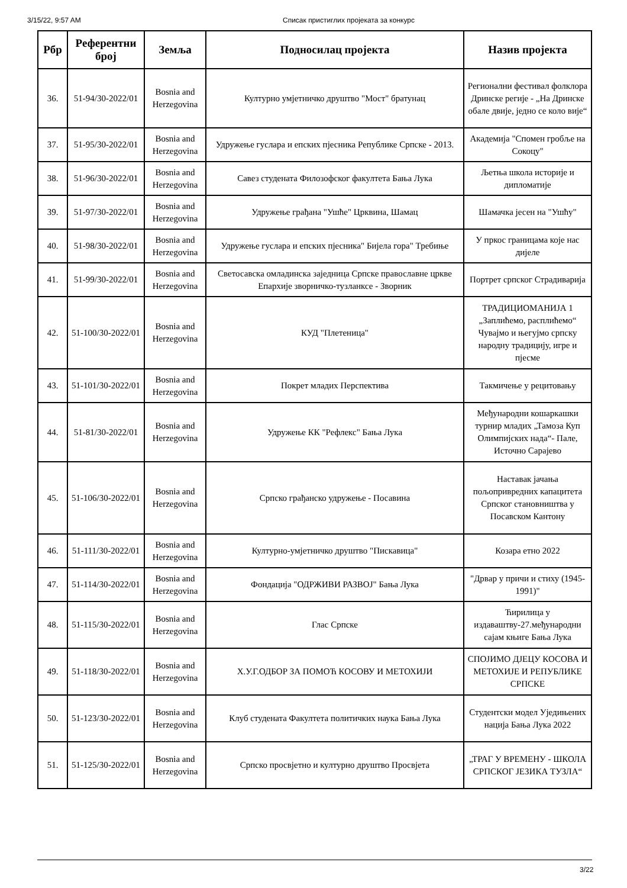3/15/22, 9:57 AM Списак пристиглих пројеката за конкурс
| Рбр | Референтни број | Земља | Подносилац пројекта | Назив пројекта |
| --- | --- | --- | --- | --- |
| 36. | 51-94/30-2022/01 | Bosnia and Herzegovina | Културно умјетничко друштво "Мост" братунац | Регионални фестивал фолклора Дринске регије - „На Дринске обале двије, једно се коло вије“ |
| 37. | 51-95/30-2022/01 | Bosnia and Herzegovina | Удружење гуслара и епских пјесника Републике Српске - 2013. | Академија "Спомен гробље на Сокоцу" |
| 38. | 51-96/30-2022/01 | Bosnia and Herzegovina | Савез студената Филозофског факултета Бања Лука | Љетња школа историје и дипломатије |
| 39. | 51-97/30-2022/01 | Bosnia and Herzegovina | Удружење грађана "Ушће" Црквина, Шамац | Шамачка јесен на "Ушћу" |
| 40. | 51-98/30-2022/01 | Bosnia and Herzegovina | Удружење гуслара и епских пјесника" Бијела гора" Требиње | У пркос границама које нас дијеле |
| 41. | 51-99/30-2022/01 | Bosnia and Herzegovina | Светосавска омладинска заједница Српске православне цркве Епархије зворничко-тузланксе - Зворник | Портрет српског Страдиварија |
| 42. | 51-100/30-2022/01 | Bosnia and Herzegovina | КУД "Плетеница" | ТРАДИЦИОМАНИЈА 1 „Заплићемо, расплићемо“ Чувајмо и његујмо српску народну традицију, игре и пјесме |
| 43. | 51-101/30-2022/01 | Bosnia and Herzegovina | Покрет младих Перспектива | Такмичење у рецитовању |
| 44. | 51-81/30-2022/01 | Bosnia and Herzegovina | Удружење КК "Рефлекс" Бања Лука | Међународни кошаркашки турнир младих „Тамоза Куп Олимпијских нада“- Пале, Источно Сарајево |
| 45. | 51-106/30-2022/01 | Bosnia and Herzegovina | Српско грађанско удружење - Посавина | Наставак јачања пољопривредних капацитета Српског становништва у Посавском Кантону |
| 46. | 51-111/30-2022/01 | Bosnia and Herzegovina | Културно-умјетничко друштво "Пискавица" | Козара етно 2022 |
| 47. | 51-114/30-2022/01 | Bosnia and Herzegovina | Фондација "ОДРЖИВИ РАЗВОЈ" Бања Лука | "Дрвар у причи и стиху (1945-1991)" |
| 48. | 51-115/30-2022/01 | Bosnia and Herzegovina | Глас Српске | Ћирилица у издаваштву-27.међународни сајам књиге Бања Лука |
| 49. | 51-118/30-2022/01 | Bosnia and Herzegovina | Х.У.Г.ОДБОР ЗА ПОМОЋ КОСОВУ И МЕТОХИЈИ | СПОЈИМО ДЈЕЦУ КОСОВА И МЕТОХИЈЕ И РЕПУБЛИКЕ СРПСКЕ |
| 50. | 51-123/30-2022/01 | Bosnia and Herzegovina | Клуб студената Факултета политичких наука Бања Лука | Студентски модел Уједињених нација Бања Лука 2022 |
| 51. | 51-125/30-2022/01 | Bosnia and Herzegovina | Српско просвјетно и културно друштво Просвјета | „ТРАГ У ВРЕМЕНУ - ШКОЛА СРПСКОГ ЈЕЗИКА ТУЗЛА“ |
3/22